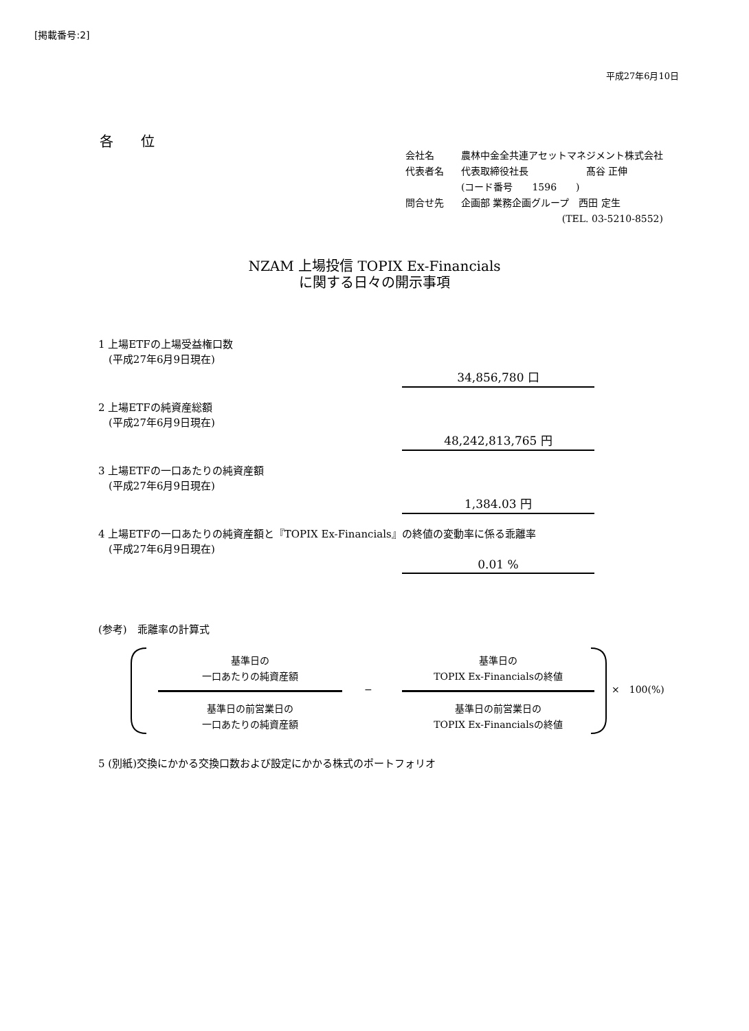[掲載番号:2]
平成27年6月10日
各　　位
| 会社名 | 農林中金全共連アセットマネジメント株式会社 |
| 代表者名 | 代表取締役社長 髙谷 正伸 |
| | (コード番号 1596 ) |
| 問合せ先 | 企画部 業務企画グループ 西田 定生 |
| | (TEL. 03-5210-8552) |
NZAM 上場投信 TOPIX Ex-Financials
に関する日々の開示事項
1 上場ETFの上場受益権口数
　(平成27年6月9日現在)
34,856,780 口
2 上場ETFの純資産総額
　(平成27年6月9日現在)
48,242,813,765 円
3 上場ETFの一口あたりの純資産額
　(平成27年6月9日現在)
1,384.03 円
4 上場ETFの一口あたりの純資産額と『TOPIX Ex-Financials』の終値の変動率に係る乖離率
　(平成27年6月9日現在)
0.01 %
(参考)　乖離率の計算式
基準日の
一口あたりの純資産額
基準日の
TOPIX Ex-Financialsの終値
− ×　100(%)
基準日の前営業日の
一口あたりの純資産額
基準日の前営業日の
TOPIX Ex-Financialsの終値
5 (別紙)交換にかかる交換口数および設定にかかる株式のポートフォリオ